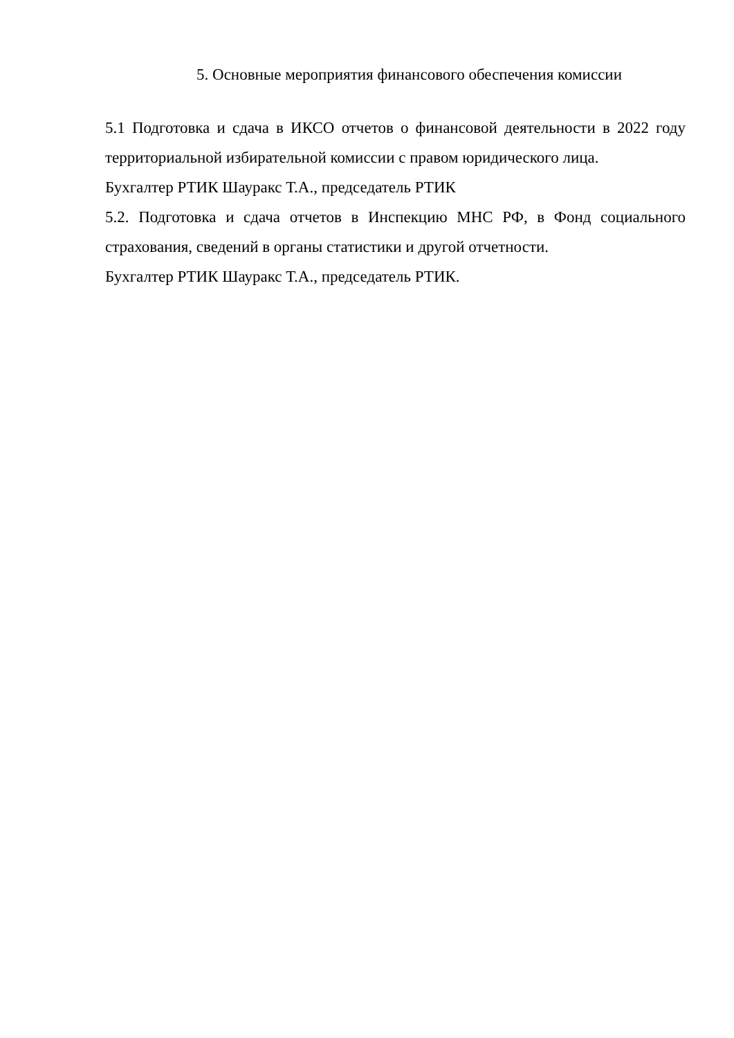5. Основные мероприятия финансового обеспечения комиссии
5.1 Подготовка и сдача в ИКСО отчетов о финансовой деятельности в 2022 году территориальной избирательной комиссии с правом юридического лица.
Бухгалтер РТИК Шауракс Т.А., председатель РТИК
5.2. Подготовка и сдача отчетов в Инспекцию МНС РФ, в Фонд социального страхования, сведений в органы статистики и другой отчетности.
Бухгалтер РТИК Шауракс Т.А., председатель РТИК.